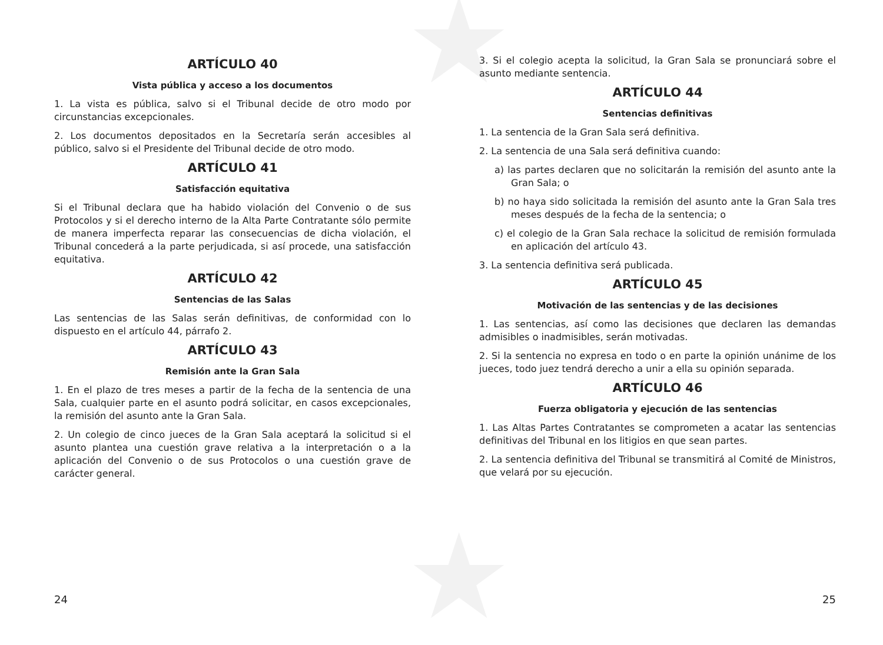★
★
ARTÍCULO 40
Vista pública y acceso a los documentos
1. La vista es pública, salvo si el Tribunal decide de otro modo por circunstancias excepcionales.
2. Los documentos depositados en la Secretaría serán accesibles al público, salvo si el Presidente del Tribunal decide de otro modo.
ARTÍCULO 41
Satisfacción equitativa
Si el Tribunal declara que ha habido violación del Convenio o de sus Protocolos y si el derecho interno de la Alta Parte Contratante sólo permite de manera imperfecta reparar las consecuencias de dicha violación, el Tribunal concederá a la parte perjudicada, si así procede, una satisfacción equitativa.
ARTÍCULO 42
Sentencias de las Salas
Las sentencias de las Salas serán definitivas, de conformidad con lo dispuesto en el artículo 44, párrafo 2.
ARTÍCULO 43
Remisión ante la Gran Sala
1. En el plazo de tres meses a partir de la fecha de la sentencia de una Sala, cualquier parte en el asunto podrá solicitar, en casos excepcionales, la remisión del asunto ante la Gran Sala.
2. Un colegio de cinco jueces de la Gran Sala aceptará la solicitud si el asunto plantea una cuestión grave relativa a la interpretación o a la aplicación del Convenio o de sus Protocolos o una cuestión grave de carácter general.
3. Si el colegio acepta la solicitud, la Gran Sala se pronunciará sobre el asunto mediante sentencia.
ARTÍCULO 44
Sentencias definitivas
1. La sentencia de la Gran Sala será definitiva.
2. La sentencia de una Sala será definitiva cuando:
a) las partes declaren que no solicitarán la remisión del asunto ante la Gran Sala; o
b) no haya sido solicitada la remisión del asunto ante la Gran Sala tres meses después de la fecha de la sentencia; o
c) el colegio de la Gran Sala rechace la solicitud de remisión formulada en aplicación del artículo 43.
3. La sentencia definitiva será publicada.
ARTÍCULO 45
Motivación de las sentencias y de las decisiones
1. Las sentencias, así como las decisiones que declaren las demandas admisibles o inadmisibles, serán motivadas.
2. Si la sentencia no expresa en todo o en parte la opinión unánime de los jueces, todo juez tendrá derecho a unir a ella su opinión separada.
ARTÍCULO 46
Fuerza obligatoria y ejecución de las sentencias
1. Las Altas Partes Contratantes se comprometen a acatar las sentencias definitivas del Tribunal en los litigios en que sean partes.
2. La sentencia definitiva del Tribunal se transmitirá al Comité de Ministros, que velará por su ejecución.
24 25